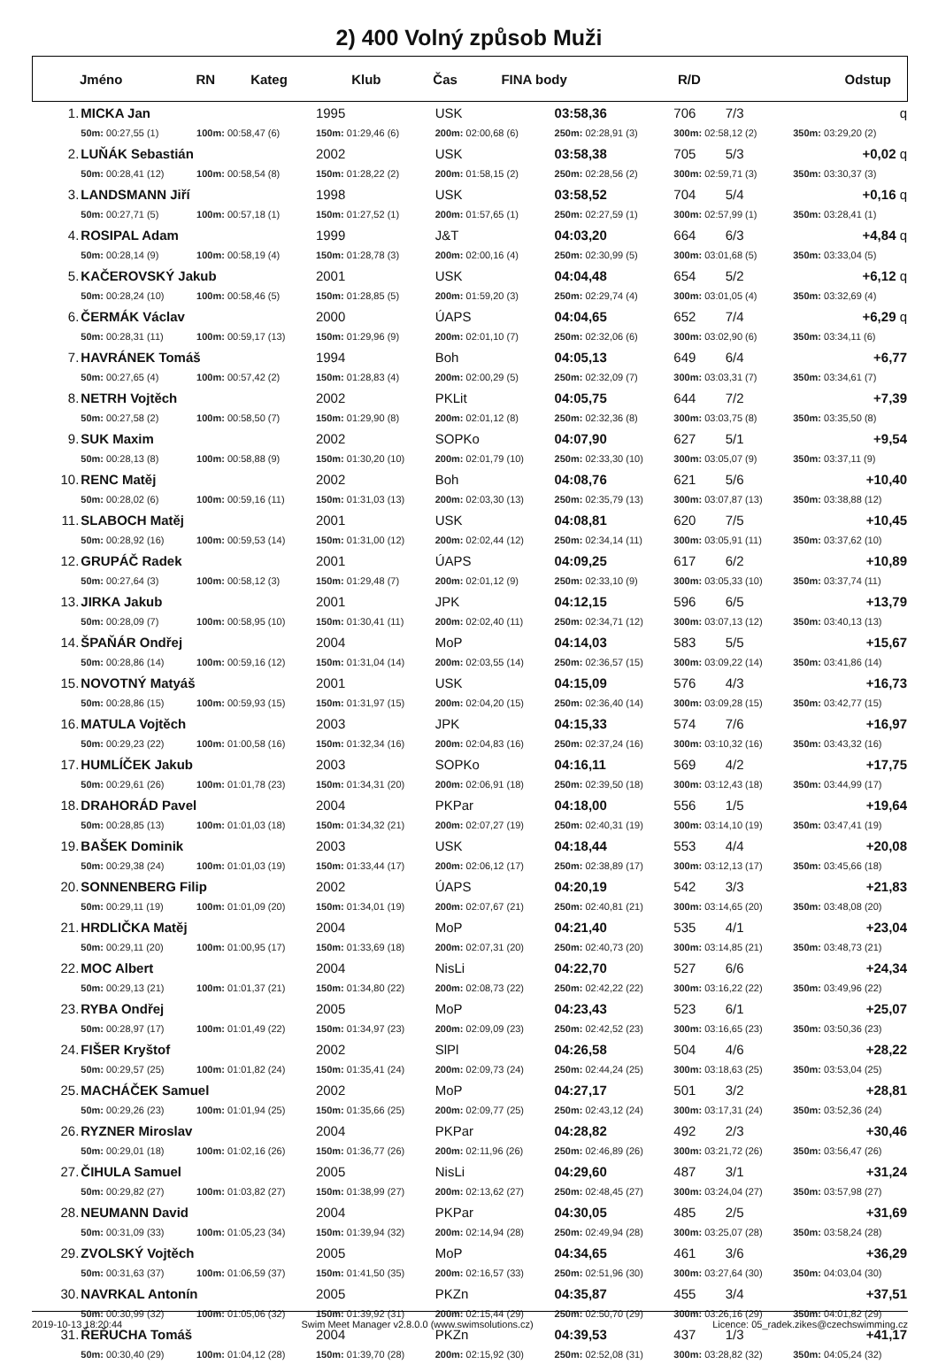2) 400 Volný způsob Muži
| | Jméno | RN | Kateg | Klub | Čas | FINA body | R/D | Odstup |
| 1. | MICKA Jan | | 1995 | USK | 03:58,36 | 706 7/3 | q |
| | 50m: 00:27,55 (1) | 100m: 00:58,47 (6) | 150m: 01:29,46 (6) | 200m: 02:00,68 (6) | 250m: 02:28,91 (3) | 300m: 02:58,12 (2) | 350m: 03:29,20 (2) |
| 2. | LUŇÁK Sebastián | | 2002 | USK | 03:58,38 | 705 5/3 | +0,02 q |
| | 50m: 00:28,41 (12) | 100m: 00:58,54 (8) | 150m: 01:28,22 (2) | 200m: 01:58,15 (2) | 250m: 02:28,56 (2) | 300m: 02:59,71 (3) | 350m: 03:30,37 (3) |
| 3. | LANDSMANN Jiří | | 1998 | USK | 03:58,52 | 704 5/4 | +0,16 q |
| | 50m: 00:27,71 (5) | 100m: 00:57,18 (1) | 150m: 01:27,52 (1) | 200m: 01:57,65 (1) | 250m: 02:27,59 (1) | 300m: 02:57,99 (1) | 350m: 03:28,41 (1) |
| 4. | ROSIPAL Adam | | 1999 | J&T | 04:03,20 | 664 6/3 | +4,84 q |
| | 50m: 00:28,14 (9) | 100m: 00:58,19 (4) | 150m: 01:28,78 (3) | 200m: 02:00,16 (4) | 250m: 02:30,99 (5) | 300m: 03:01,68 (5) | 350m: 03:33,04 (5) |
| 5. | KAČEROVSKÝ Jakub | | 2001 | USK | 04:04,48 | 654 5/2 | +6,12 q |
| | 50m: 00:28,24 (10) | 100m: 00:58,46 (5) | 150m: 01:28,85 (5) | 200m: 01:59,20 (3) | 250m: 02:29,74 (4) | 300m: 03:01,05 (4) | 350m: 03:32,69 (4) |
| 6. | ČERMÁK Václav | | 2000 | ÚAPS | 04:04,65 | 652 7/4 | +6,29 q |
| | 50m: 00:28,31 (11) | 100m: 00:59,17 (13) | 150m: 01:29,96 (9) | 200m: 02:01,10 (7) | 250m: 02:32,06 (6) | 300m: 03:02,90 (6) | 350m: 03:34,11 (6) |
| 7. | HAVRÁNEK Tomáš | | 1994 | Boh | 04:05,13 | 649 6/4 | +6,77 |
| | 50m: 00:27,65 (4) | 100m: 00:57,42 (2) | 150m: 01:28,83 (4) | 200m: 02:00,29 (5) | 250m: 02:32,09 (7) | 300m: 03:03,31 (7) | 350m: 03:34,61 (7) |
| 8. | NETRH Vojtěch | | 2002 | PKLit | 04:05,75 | 644 7/2 | +7,39 |
| | 50m: 00:27,58 (2) | 100m: 00:58,50 (7) | 150m: 01:29,90 (8) | 200m: 02:01,12 (8) | 250m: 02:32,36 (8) | 300m: 03:03,75 (8) | 350m: 03:35,50 (8) |
| 9. | SUK Maxim | | 2002 | SOPKo | 04:07,90 | 627 5/1 | +9,54 |
| | 50m: 00:28,13 (8) | 100m: 00:58,88 (9) | 150m: 01:30,20 (10) | 200m: 02:01,79 (10) | 250m: 02:33,30 (10) | 300m: 03:05,07 (9) | 350m: 03:37,11 (9) |
| 10. | RENC Matěj | | 2002 | Boh | 04:08,76 | 621 5/6 | +10,40 |
| | 50m: 00:28,02 (6) | 100m: 00:59,16 (11) | 150m: 01:31,03 (13) | 200m: 02:03,30 (13) | 250m: 02:35,79 (13) | 300m: 03:07,87 (13) | 350m: 03:38,88 (12) |
| 11. | SLABOCH Matěj | | 2001 | USK | 04:08,81 | 620 7/5 | +10,45 |
| | 50m: 00:28,92 (16) | 100m: 00:59,53 (14) | 150m: 01:31,00 (12) | 200m: 02:02,44 (12) | 250m: 02:34,14 (11) | 300m: 03:05,91 (11) | 350m: 03:37,62 (10) |
| 12. | GRUPÁČ Radek | | 2001 | ÚAPS | 04:09,25 | 617 6/2 | +10,89 |
| | 50m: 00:27,64 (3) | 100m: 00:58,12 (3) | 150m: 01:29,48 (7) | 200m: 02:01,12 (9) | 250m: 02:33,10 (9) | 300m: 03:05,33 (10) | 350m: 03:37,74 (11) |
| 13. | JIRKA Jakub | | 2001 | JPK | 04:12,15 | 596 6/5 | +13,79 |
| | 50m: 00:28,09 (7) | 100m: 00:58,95 (10) | 150m: 01:30,41 (11) | 200m: 02:02,40 (11) | 250m: 02:34,71 (12) | 300m: 03:07,13 (12) | 350m: 03:40,13 (13) |
| 14. | ŠPAŇÁR Ondřej | | 2004 | MoP | 04:14,03 | 583 5/5 | +15,67 |
| | 50m: 00:28,86 (14) | 100m: 00:59,16 (12) | 150m: 01:31,04 (14) | 200m: 02:03,55 (14) | 250m: 02:36,57 (15) | 300m: 03:09,22 (14) | 350m: 03:41,86 (14) |
| 15. | NOVOTNÝ Matyáš | | 2001 | USK | 04:15,09 | 576 4/3 | +16,73 |
| | 50m: 00:28,86 (15) | 100m: 00:59,93 (15) | 150m: 01:31,97 (15) | 200m: 02:04,20 (15) | 250m: 02:36,40 (14) | 300m: 03:09,28 (15) | 350m: 03:42,77 (15) |
| 16. | MATULA Vojtěch | | 2003 | JPK | 04:15,33 | 574 7/6 | +16,97 |
| | 50m: 00:29,23 (22) | 100m: 01:00,58 (16) | 150m: 01:32,34 (16) | 200m: 02:04,83 (16) | 250m: 02:37,24 (16) | 300m: 03:10,32 (16) | 350m: 03:43,32 (16) |
| 17. | HUMLÍČEK Jakub | | 2003 | SOPKo | 04:16,11 | 569 4/2 | +17,75 |
| | 50m: 00:29,61 (26) | 100m: 01:01,78 (23) | 150m: 01:34,31 (20) | 200m: 02:06,91 (18) | 250m: 02:39,50 (18) | 300m: 03:12,43 (18) | 350m: 03:44,99 (17) |
| 18. | DRAHORÁD Pavel | | 2004 | PKPar | 04:18,00 | 556 1/5 | +19,64 |
| | 50m: 00:28,85 (13) | 100m: 01:01,03 (18) | 150m: 01:34,32 (21) | 200m: 02:07,27 (19) | 250m: 02:40,31 (19) | 300m: 03:14,10 (19) | 350m: 03:47,41 (19) |
| 19. | BAŠEK Dominik | | 2003 | USK | 04:18,44 | 553 4/4 | +20,08 |
| | 50m: 00:29,38 (24) | 100m: 01:01,03 (19) | 150m: 01:33,44 (17) | 200m: 02:06,12 (17) | 250m: 02:38,89 (17) | 300m: 03:12,13 (17) | 350m: 03:45,66 (18) |
| 20. | SONNENBERG Filip | | 2002 | ÚAPS | 04:20,19 | 542 3/3 | +21,83 |
| | 50m: 00:29,11 (19) | 100m: 01:01,09 (20) | 150m: 01:34,01 (19) | 200m: 02:07,67 (21) | 250m: 02:40,81 (21) | 300m: 03:14,65 (20) | 350m: 03:48,08 (20) |
| 21. | HRDLIČKA Matěj | | 2004 | MoP | 04:21,40 | 535 4/1 | +23,04 |
| | 50m: 00:29,11 (20) | 100m: 01:00,95 (17) | 150m: 01:33,69 (18) | 200m: 02:07,31 (20) | 250m: 02:40,73 (20) | 300m: 03:14,85 (21) | 350m: 03:48,73 (21) |
| 22. | MOC Albert | | 2004 | NisLi | 04:22,70 | 527 6/6 | +24,34 |
| | 50m: 00:29,13 (21) | 100m: 01:01,37 (21) | 150m: 01:34,80 (22) | 200m: 02:08,73 (22) | 250m: 02:42,22 (22) | 300m: 03:16,22 (22) | 350m: 03:49,96 (22) |
| 23. | RYBA Ondřej | | 2005 | MoP | 04:23,43 | 523 6/1 | +25,07 |
| | 50m: 00:28,97 (17) | 100m: 01:01,49 (22) | 150m: 01:34,97 (23) | 200m: 02:09,09 (23) | 250m: 02:42,52 (23) | 300m: 03:16,65 (23) | 350m: 03:50,36 (23) |
| 24. | FIŠER Kryštof | | 2002 | SlPl | 04:26,58 | 504 4/6 | +28,22 |
| | 50m: 00:29,57 (25) | 100m: 01:01,82 (24) | 150m: 01:35,41 (24) | 200m: 02:09,73 (24) | 250m: 02:44,24 (25) | 300m: 03:18,63 (25) | 350m: 03:53,04 (25) |
| 25. | MACHÁČEK Samuel | | 2002 | MoP | 04:27,17 | 501 3/2 | +28,81 |
| | 50m: 00:29,26 (23) | 100m: 01:01,94 (25) | 150m: 01:35,66 (25) | 200m: 02:09,77 (25) | 250m: 02:43,12 (24) | 300m: 03:17,31 (24) | 350m: 03:52,36 (24) |
| 26. | RYZNER Miroslav | | 2004 | PKPar | 04:28,82 | 492 2/3 | +30,46 |
| | 50m: 00:29,01 (18) | 100m: 01:02,16 (26) | 150m: 01:36,77 (26) | 200m: 02:11,96 (26) | 250m: 02:46,89 (26) | 300m: 03:21,72 (26) | 350m: 03:56,47 (26) |
| 27. | ČIHULA Samuel | | 2005 | NisLi | 04:29,60 | 487 3/1 | +31,24 |
| | 50m: 00:29,82 (27) | 100m: 01:03,82 (27) | 150m: 01:38,99 (27) | 200m: 02:13,62 (27) | 250m: 02:48,45 (27) | 300m: 03:24,04 (27) | 350m: 03:57,98 (27) |
| 28. | NEUMANN David | | 2004 | PKPar | 04:30,05 | 485 2/5 | +31,69 |
| | 50m: 00:31,09 (33) | 100m: 01:05,23 (34) | 150m: 01:39,94 (32) | 200m: 02:14,94 (28) | 250m: 02:49,94 (28) | 300m: 03:25,07 (28) | 350m: 03:58,24 (28) |
| 29. | ZVOLSKÝ Vojtěch | | 2005 | MoP | 04:34,65 | 461 3/6 | +36,29 |
| | 50m: 00:31,63 (37) | 100m: 01:06,59 (37) | 150m: 01:41,50 (35) | 200m: 02:16,57 (33) | 250m: 02:51,96 (30) | 300m: 03:27,64 (30) | 350m: 04:03,04 (30) |
| 30. | NAVRKAL Antonín | | 2005 | PKZn | 04:35,87 | 455 3/4 | +37,51 |
| | 50m: 00:30,99 (32) | 100m: 01:05,06 (32) | 150m: 01:39,92 (31) | 200m: 02:15,44 (29) | 250m: 02:50,70 (29) | 300m: 03:26,16 (29) | 350m: 04:01,82 (29) |
| 31. | ŘEŘUCHA Tomáš | | 2004 | PKZn | 04:39,53 | 437 1/3 | +41,17 |
| | 50m: 00:30,40 (29) | 100m: 01:04,12 (28) | 150m: 01:39,70 (28) | 200m: 02:15,92 (30) | 250m: 02:52,08 (31) | 300m: 03:28,82 (32) | 350m: 04:05,24 (32) |
2019-10-13 18:20:44 Swim Meet Manager v2.8.0.0 (www.swimsolutions.cz) Licence: 05_radek.zikes@czechswimming.cz